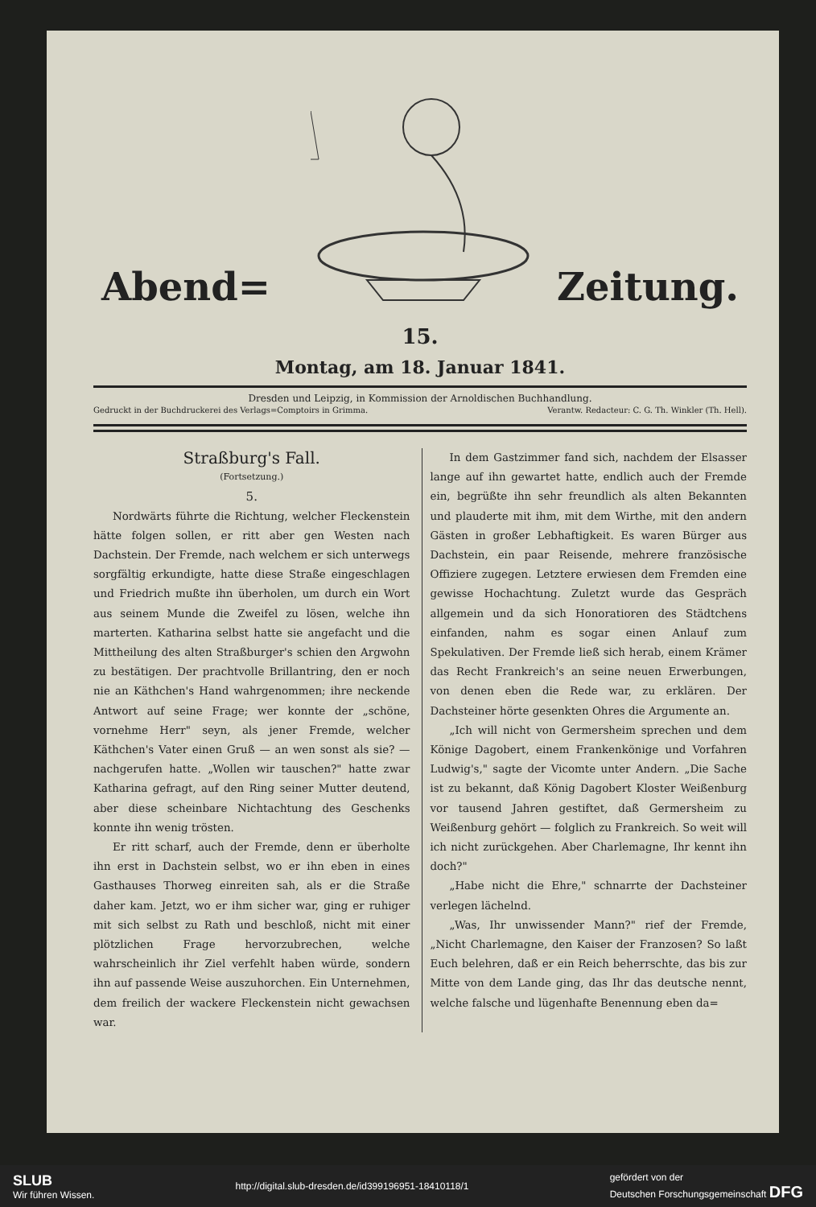Abend= Zeitung.
15.
Montag, am 18. Januar 1841.
Dresden und Leipzig, in Kommission der Arnoldischen Buchhandlung.
Gedruckt in der Buchdruckerei des Verlags=Comptoirs in Grimma. Verantw. Redacteur: C. G. Th. Winkler (Th. Hell).
Straßburg's Fall.
(Fortsetzung.)
5.
Nordwärts führte die Richtung, welcher Fleckenstein hätte folgen sollen, er ritt aber gen Westen nach Dachstein. Der Fremde, nach welchem er sich unterwegs sorgfältig erkundigte, hatte diese Straße eingeschlagen und Friedrich mußte ihn überholen, um durch ein Wort aus seinem Munde die Zweifel zu lösen, welche ihn marterten. Katharina selbst hatte sie angefacht und die Mittheilung des alten Straßburger's schien den Argwohn zu bestätigen. Der prachtvolle Brillantring, den er noch nie an Käthchen's Hand wahrgenommen; ihre neckende Antwort auf seine Frage; wer konnte der „schöne, vornehme Herr" seyn, als jener Fremde, welcher Käthchen's Vater einen Gruß — an wen sonst als sie? — nachgerufen hatte. „Wollen wir tauschen?" hatte zwar Katharina gefragt, auf den Ring seiner Mutter deutend, aber diese scheinbare Nichtachtung des Geschenks konnte ihn wenig trösten.
Er ritt scharf, auch der Fremde, denn er überholte ihn erst in Dachstein selbst, wo er ihn eben in eines Gasthauses Thorweg einreiten sah, als er die Straße daher kam. Jetzt, wo er ihm sicher war, ging er ruhiger mit sich selbst zu Rath und beschloß, nicht mit einer plötzlichen Frage hervorzubrechen, welche wahrscheinlich ihr Ziel verfehlt haben würde, sondern ihn auf passende Weise auszuhorchen. Ein Unternehmen, dem freilich der wackere Fleckenstein nicht gewachsen war.
In dem Gastzimmer fand sich, nachdem der Elsasser lange auf ihn gewartet hatte, endlich auch der Fremde ein, begrüßte ihn sehr freundlich als alten Bekannten und plauderte mit ihm, mit dem Wirthe, mit den andern Gästen in großer Lebhaftigkeit. Es waren Bürger aus Dachstein, ein paar Reisende, mehrere französische Offiziere zugegen. Letztere erwiesen dem Fremden eine gewisse Hochachtung. Zuletzt wurde das Gespräch allgemein und da sich Honoratioren des Städtchens einfanden, nahm es sogar einen Anlauf zum Spekulativen. Der Fremde ließ sich herab, einem Krämer das Recht Frankreich's an seine neuen Erwerbungen, von denen eben die Rede war, zu erklären. Der Dachsteiner hörte gesenkten Ohres die Argumente an.
„Ich will nicht von Germersheim sprechen und dem Könige Dagobert, einem Frankenkönige und Vorfahren Ludwig's," sagte der Vicomte unter Andern. „Die Sache ist zu bekannt, daß König Dagobert Kloster Weißenburg vor tausend Jahren gestiftet, daß Germersheim zu Weißenburg gehört — folglich zu Frankreich. So weit will ich nicht zurückgehen. Aber Charlemagne, Ihr kennt ihn doch?"
„Habe nicht die Ehre," schnarrte der Dachsteiner verlegen lächelnd.
„Was, Ihr unwissender Mann?" rief der Fremde, „Nicht Charlemagne, den Kaiser der Franzosen? So laßt Euch belehren, daß er ein Reich beherrschte, das bis zur Mitte von dem Lande ging, das Ihr das deutsche nennt, welche falsche und lügenhafte Benennung eben da=
SLUB
Wir führen Wissen. http://digital.slub-dresden.de/id399196951-18410118/1 gefördert von der
Deutschen Forschungsgemeinschaft DFG